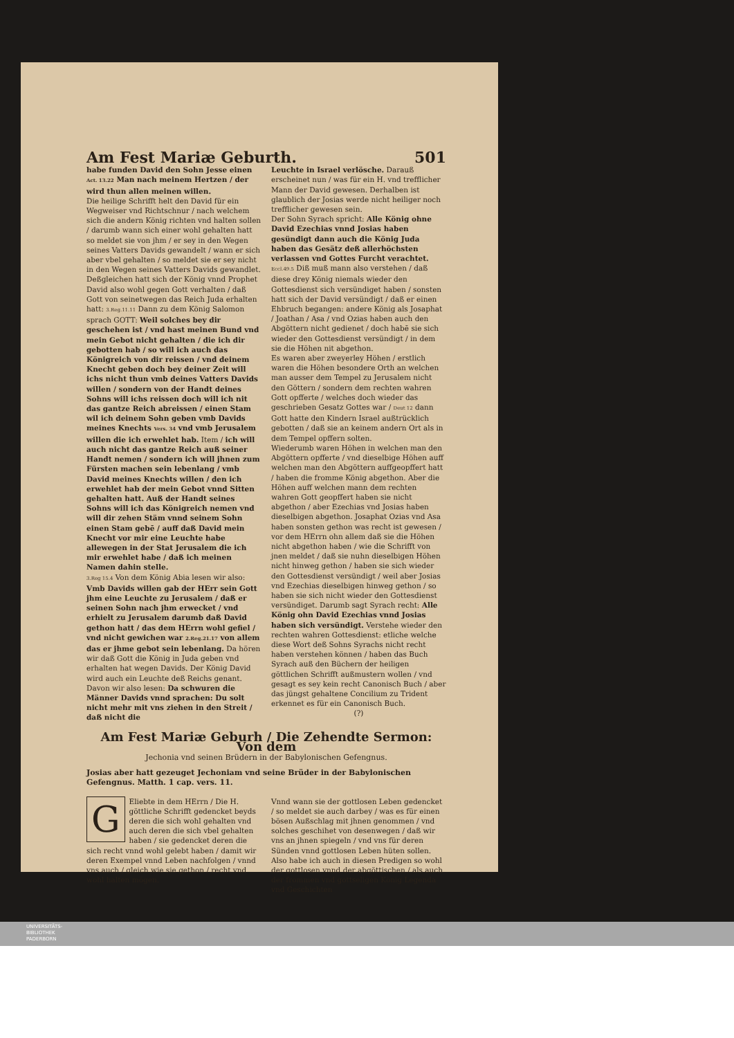Am Fest Mariæ Geburth. 501
habe funden David den Sohn Jesse einen Act. 13.22 Man nach meinem Hertzen / der wird thun allen meinen willen.
Die heilige Schrifft helt den David für ein Wegweiser vnd Richtschnur / nach welchem sich die andern König richten vnd halten sollen / darumb wann sich einer wohl gehalten hatt so meldet sie von jhm / er sey in den Wegen seines Vatters Davids gewandelt / wann er sich aber vbel gehalten / so meldet sie er sey nicht in den Wegen seines Vatters Davids gewandlet.
Deßgleichen hatt sich der König vnnd Prophet David also wohl gegen Gott verhalten / daß Gott von seinetwegen das Reich Juda erhalten hatt: 3.Reg.11.11 Dann zu dem König Salomon sprach GOTT: Weil solches bey dir geschehen ist / vnd hast meinen Bund vnd mein Gebot nicht gehalten / die ich dir gebotten hab / so will ich auch das Königreich von dir reissen / vnd deinem Knecht geben doch bey deiner Zeit will ichs nicht thun vmb deines Vatters Davids willen / sondern von der Handt deines Sohns will ichs reissen doch will ich nit das gantze Reich abreissen / einen Stam wil ich deinem Sohn geben vmb Davids meines Knechts Vers. 34 vnd vmb Jerusalem willen die ich erwehlet hab. Item / ich will auch nicht das gantze Reich auß seiner Handt nemen / sondern ich will jhnen zum Fürsten machen sein lebenlang / vmb David meines Knechts willen / den ich erwehlet hab der mein Gebot vnnd Sitten gehalten hatt. Auß der Handt seines Sohns will ich das Königreich nemen vnd will dir zehen Stäm vnnd seinem Sohn einen Stam gebē / auff daß David mein Knecht vor mir eine Leuchte habe allewegen in der Stat Jerusalem die ich mir erwehlet habe / daß ich meinen Namen dahin stelle.
3.Reg 15.4 Von dem König Abia lesen wir also: Vmb Davids willen gab der HErr sein Gott jhm eine Leuchte zu Jerusalem / daß er seinen Sohn nach jhm erwecket / vnd erhielt zu Jerusalem darumb daß David gethon hatt / das dem HErrn wohl gefiel / vnd nicht gewichen war 2.Reg.21.17 von allem das er jhme gebot sein lebenlang. Da hören wir daß Gott die König in Juda geben vnd erhalten hat wegen Davids. Der König David wird auch ein Leuchte deß Reichs genant. Davon wir also lesen: Da schwuren die Männer Davids vnnd sprachen: Du solt nicht mehr mit vns ziehen in den Streit / daß nicht die
Leuchte in Israel verlösche. Darauß erscheinet nun / was für ein H. vnd trefflicher Mann der David gewesen. Derhalben ist glaublich der Josias werde nicht heiliger noch trefflicher gewesen sein.
Der Sohn Syrach spricht: Alle König ohne David Ezechias vnnd Josias haben gesündigt dann auch die König Juda haben das Gesätz deß allerhöchsten verlassen vnd Gottes Furcht verachtet. Eccl.49.5 Diß muß mann also verstehen / daß diese drey König niemals wieder den Gottesdienst sich versündiget haben / sonsten hatt sich der David versündigt / daß er einen Ehbruch begangen: andere König als Josaphat / Joathan / Asa / vnd Ozias haben auch den Abgöttern nicht gedienet / doch habē sie sich wieder den Gottesdienst versündigt / in dem sie die Höhen nit abgethon.
Es waren aber zweyerley Höhen / erstlich waren die Höhen besondere Orth an welchen man ausser dem Tempel zu Jerusalem nicht den Göttern / sondern dem rechten wahren Gott opfferte / welches doch wieder das geschrieben Gesatz Gottes war / Deut 12 dann Gott hatte den Kindern Israel außtrücklich gebotten / daß sie an keinem andern Ort als in dem Tempel opffern solten.
Wiederumb waren Höhen in welchen man den Abgöttern opfferte / vnd dieselbige Höhen auff welchen man den Abgöttern auffgeopffert hatt / haben die fromme König abgethon. Aber die Höhen auff welchen mann dem rechten wahren Gott geopffert haben sie nicht abgethon / aber Ezechias vnd Josias haben dieselbigen abgethon. Josaphat Ozias vnd Asa haben sonsten gethon was recht ist gewesen / vor dem HErrn ohn allem daß sie die Höhen nicht abgethon haben / wie die Schrifft von jnen meldet / daß sie nuhn dieselbigen Höhen nicht hinweg gethon / haben sie sich wieder den Gottesdienst versündigt / weil aber Josias vnd Ezechias dieselbigen hinweg gethon / so haben sie sich nicht wieder den Gottesdienst versündiget. Darumb sagt Syrach recht: Alle König ohn David Ezechias vnnd Josias haben sich versündigt. Verstehe wieder den rechten wahren Gottesdienst: etliche welche diese Wort deß Sohns Syrachs nicht recht haben verstehen können / haben das Buch Syrach auß den Büchern der heiligen göttlichen Schrifft außmustern wollen / vnd gesagt es sey kein recht Canonisch Buch / aber das jüngst gehaltene Concilium zu Trident erkennet es für ein Canonisch Buch.
(?)
Am Fest Mariæ Geburh / Die Zehendte Sermon: Von dem
Jechonia vnd seinen Brüdern in der Babylonischen Gefengnus.
Josias aber hatt gezeuget Jechoniam vnd seine Brüder in der Babylonischen Gefengnus. Matth. 1 cap. vers. 11.
GEliebte in dem HErrn / Die H. göttliche Schrifft gedencket beyds deren die sich wohl gehalten vnd auch deren die sich vbel gehalten haben / sie gedencket deren die sich recht vnnd wohl gelebt haben / damit wir deren Exempel vnnd Leben nachfolgen / vnnd vns auch / gleich wie sie gethon / recht vnd wohl halten mögen.
Vnnd wann sie der gottlosen Leben gedencket / so meldet sie auch darbey / was es für einen bösen Außschlag mit jhnen genommen / vnd solches geschihet von desenwegen / daß wir vns an jhnen spiegeln / vnd vns für deren Sünden vnnd gottlosen Leben hüten sollen.
Also habe ich auch in diesen Predigen so wohl der gottlosen vnnd der abgöttischen / als auch der frommen vnd gottseligen König Legenda vnd Geschichten
UNIVERSITÄTS-
BIBLIOTHEK
PADERBORN